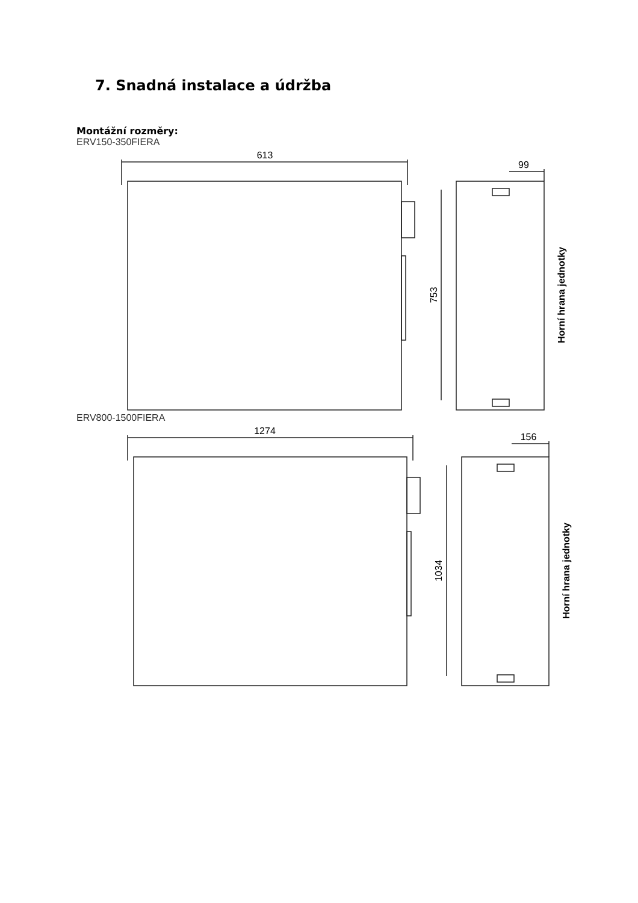7. Snadná instalace a údržba
Montážní rozměry:
ERV150-350FIERA
613
99
753
Horní hrana jednotky
ERV800-1500FIERA
1274
156
1034
Horní hrana jednotky